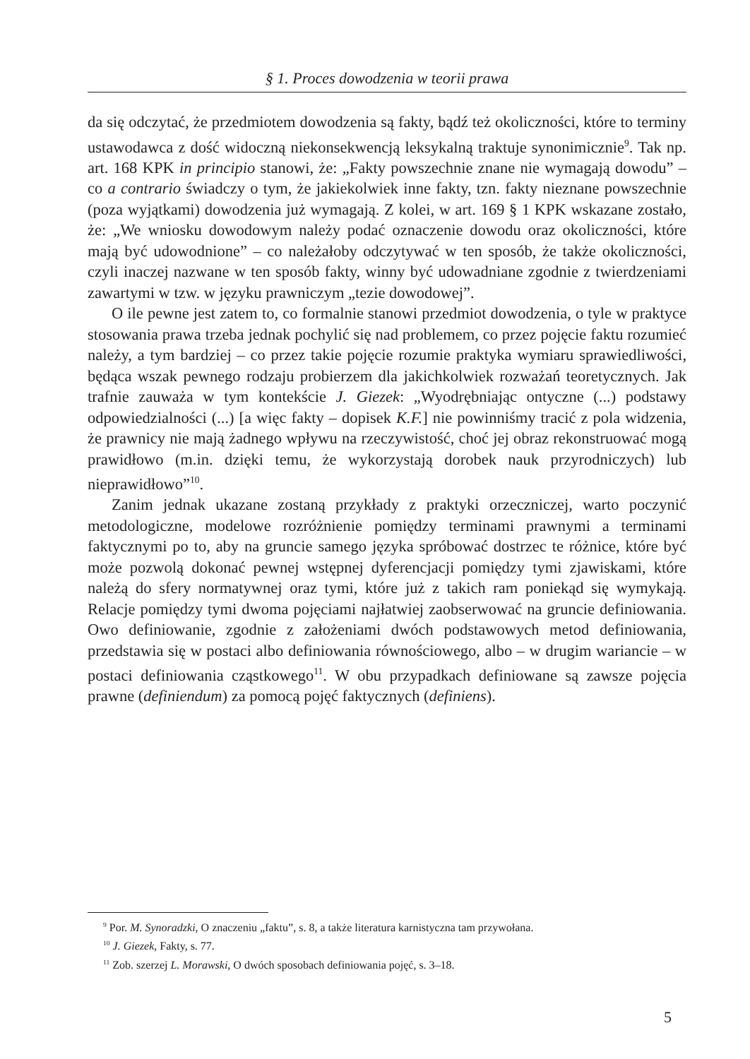§ 1. Proces dowodzenia w teorii prawa
da się odczytać, że przedmiotem dowodzenia są fakty, bądź też okoliczności, które to terminy ustawodawca z dość widoczną niekonsekwencją leksykalną traktuje synonimicznie<sup>9</sup>. Tak np. art. 168 KPK in principio stanowi, że: „Fakty powszechnie znane nie wymagają dowodu” – co a contrario świadczy o tym, że jakiekolwiek inne fakty, tzn. fakty nieznane powszechnie (poza wyjątkami) dowodzenia już wymagają. Z kolei, w art. 169 § 1 KPK wskazane zostało, że: „We wniosku dowodowym należy podać oznaczenie dowodu oraz okoliczności, które mają być udowodnione” – co należałoby odczytywać w ten sposób, że także okoliczności, czyli inaczej nazwane w ten sposób fakty, winny być udowadniane zgodnie z twierdzeniami zawartymi w tzw. w języku prawniczym „tezie dowodowej”.
O ile pewne jest zatem to, co formalnie stanowi przedmiot dowodzenia, o tyle w praktyce stosowania prawa trzeba jednak pochylić się nad problemem, co przez pojęcie faktu rozumieć należy, a tym bardziej – co przez takie pojęcie rozumie praktyka wymiaru sprawiedliwości, będąca wszak pewnego rodzaju probierzem dla jakichkolwiek rozważań teoretycznych. Jak trafnie zauważa w tym kontekście J. Giezek: „Wyodrębniając ontyczne (...) podstawy odpowiedzialności (...) [a więc fakty – dopisek K.F.] nie powinniśmy tracić z pola widzenia, że prawnicy nie mają żadnego wpływu na rzeczywistość, choć jej obraz rekonstruować mogą prawidłowo (m.in. dzięki temu, że wykorzystają dorobek nauk przyrodniczych) lub nieprawidłowo”<sup>10</sup>.
Zanim jednak ukazane zostaną przykłady z praktyki orzeczniczej, warto poczynić metodologiczne, modelowe rozróżnienie pomiędzy terminami prawnymi a terminami faktycznymi po to, aby na gruncie samego języka spróbować dostrzec te różnice, które być może pozwolą dokonać pewnej wstępnej dyferencjacji pomiędzy tymi zjawiskami, które należą do sfery normatywnej oraz tymi, które już z takich ram poniekąd się wymykają. Relacje pomiędzy tymi dwoma pojęciami najłatwiej zaobserwować na gruncie definiowania. Owo definiowanie, zgodnie z założeniami dwóch podstawowych metod definiowania, przedstawia się w postaci albo definiowania równościowego, albo – w drugim wariancie – w postaci definiowania cząstkowego<sup>11</sup>. W obu przypadkach definiowane są zawsze pojęcia prawne (definiendum) za pomocą pojęć faktycznych (definiens).
<sup>9</sup> Por. M. Synoradzki, O znaczeniu „faktu”, s. 8, a także literatura karnistyczna tam przywołana.
<sup>10</sup> J. Giezek, Fakty, s. 77.
<sup>11</sup> Zob. szerzej L. Morawski, O dwóch sposobach definiowania pojęć, s. 3–18.
5